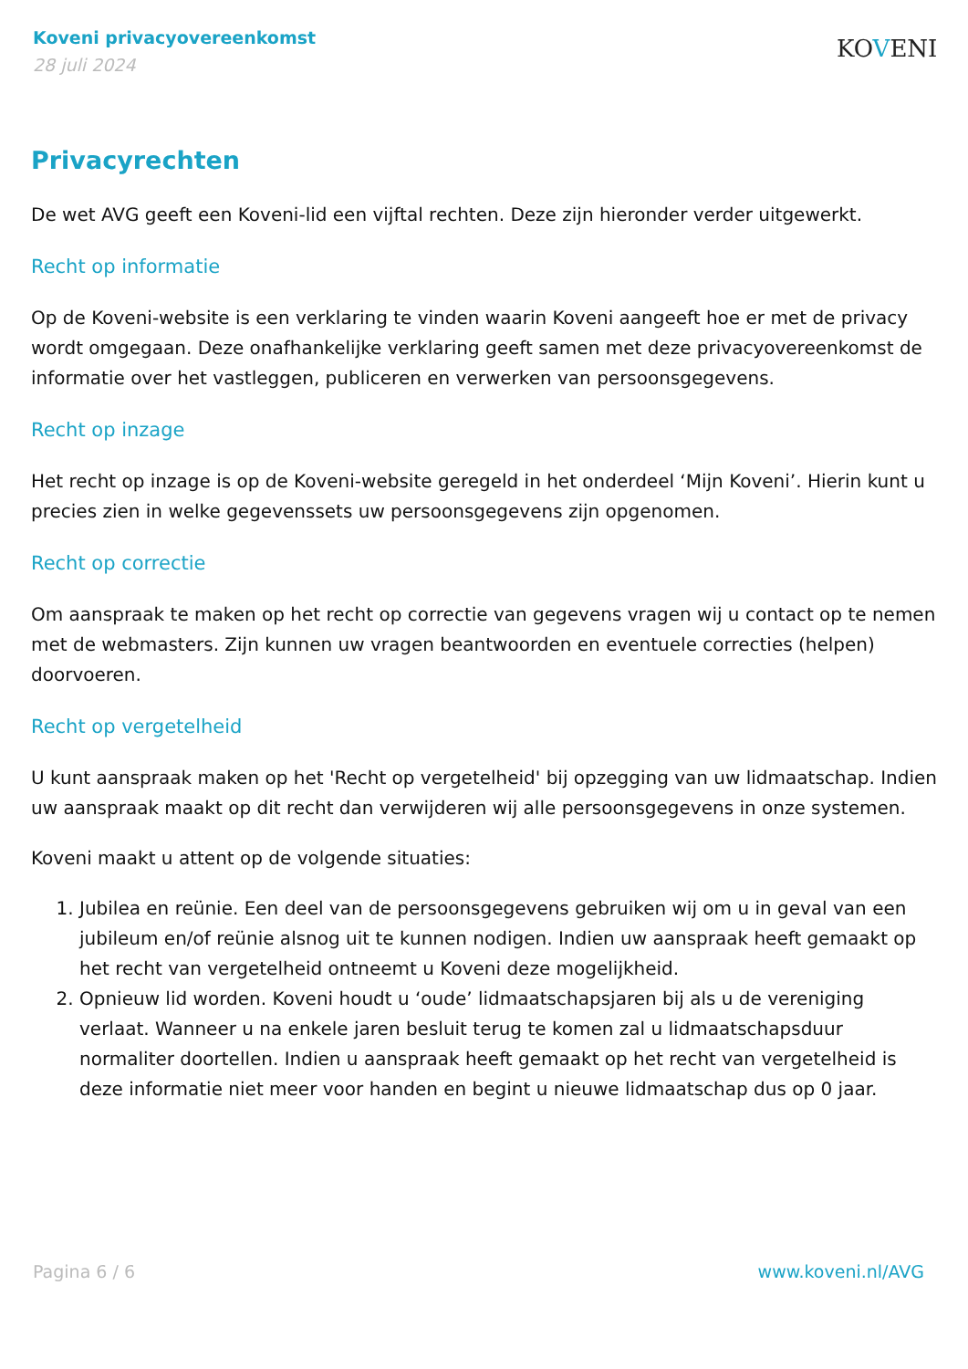Koveni privacyovereenkomst
28 juli 2024
KOVENI
Privacyrechten
De wet AVG geeft een Koveni-lid een vijftal rechten. Deze zijn hieronder verder uitgewerkt.
Recht op informatie
Op de Koveni-website is een verklaring te vinden waarin Koveni aangeeft hoe er met de privacy wordt omgegaan. Deze onafhankelijke verklaring geeft samen met deze privacyovereenkomst de informatie over het vastleggen, publiceren en verwerken van persoonsgegevens.
Recht op inzage
Het recht op inzage is op de Koveni-website geregeld in het onderdeel ‘Mijn Koveni’. Hierin kunt u precies zien in welke gegevenssets uw persoonsgegevens zijn opgenomen.
Recht op correctie
Om aanspraak te maken op het recht op correctie van gegevens vragen wij u contact op te nemen met de webmasters. Zijn kunnen uw vragen beantwoorden en eventuele correcties (helpen) doorvoeren.
Recht op vergetelheid
U kunt aanspraak maken op het 'Recht op vergetelheid' bij opzegging van uw lidmaatschap. Indien uw aanspraak maakt op dit recht dan verwijderen wij alle persoonsgegevens in onze systemen.
Koveni maakt u attent op de volgende situaties:
1. Jubilea en reünie. Een deel van de persoonsgegevens gebruiken wij om u in geval van een jubileum en/of reünie alsnog uit te kunnen nodigen. Indien uw aanspraak heeft gemaakt op het recht van vergetelheid ontneemt u Koveni deze mogelijkheid.
2. Opnieuw lid worden. Koveni houdt u ‘oude’ lidmaatschapsjaren bij als u de vereniging verlaat. Wanneer u na enkele jaren besluit terug te komen zal u lidmaatschapsduur normaliter doortellen. Indien u aanspraak heeft gemaakt op het recht van vergetelheid is deze informatie niet meer voor handen en begint u nieuwe lidmaatschap dus op 0 jaar.
Pagina 6 / 6 www.koveni.nl/AVG